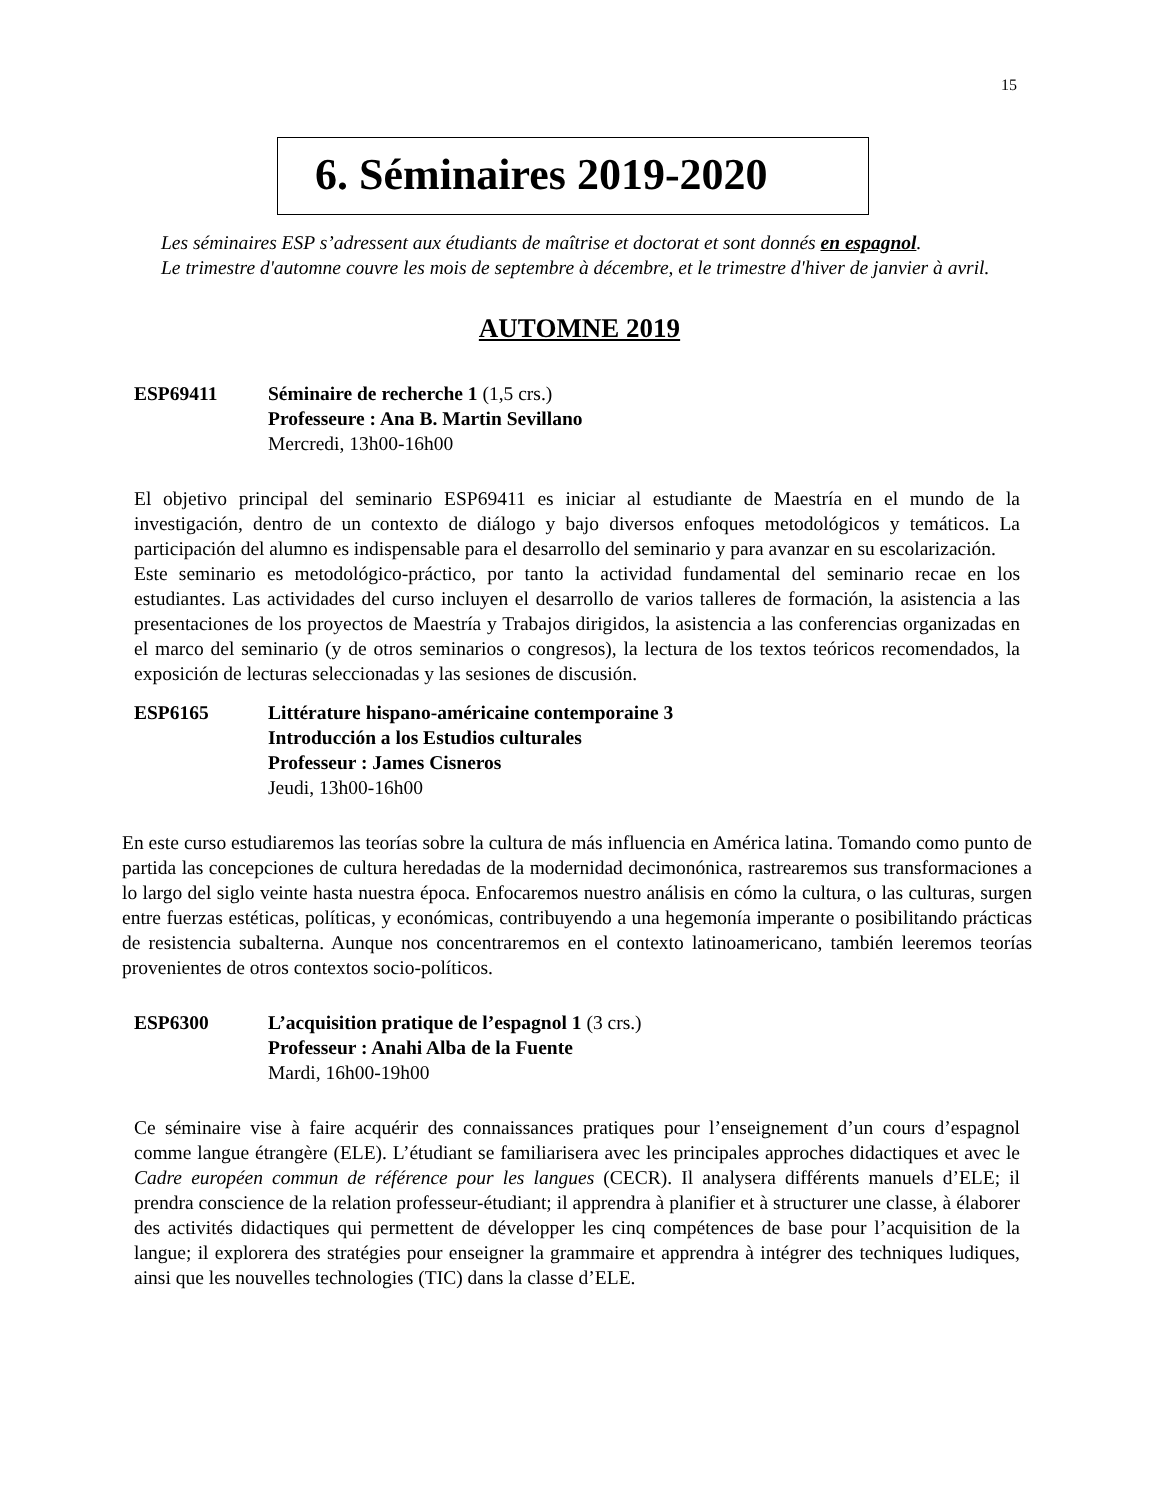15
6. Séminaires 2019-2020
Les séminaires ESP s’adressent aux étudiants de maîtrise et doctorat et sont donnés en espagnol.
Le trimestre d'automne couvre les mois de septembre à décembre, et le trimestre d'hiver de janvier à avril.
AUTOMNE 2019
ESP69411 Séminaire de recherche 1 (1,5 crs.)
Professeure : Ana B. Martin Sevillano
Mercredi, 13h00-16h00
El objetivo principal del seminario ESP69411 es iniciar al estudiante de Maestría en el mundo de la investigación, dentro de un contexto de diálogo y bajo diversos enfoques metodológicos y temáticos. La participación del alumno es indispensable para el desarrollo del seminario y para avanzar en su escolarización.
Este seminario es metodológico-práctico, por tanto la actividad fundamental del seminario recae en los estudiantes. Las actividades del curso incluyen el desarrollo de varios talleres de formación, la asistencia a las presentaciones de los proyectos de Maestría y Trabajos dirigidos, la asistencia a las conferencias organizadas en el marco del seminario (y de otros seminarios o congresos), la lectura de los textos teóricos recomendados, la exposición de lecturas seleccionadas y las sesiones de discusión.
ESP6165 Littérature hispano-américaine contemporaine 3
Introducción a los Estudios culturales
Professeur : James Cisneros
Jeudi, 13h00-16h00
En este curso estudiaremos las teorías sobre la cultura de más influencia en América latina. Tomando como punto de partida las concepciones de cultura heredadas de la modernidad decimonónica, rastrearemos sus transformaciones a lo largo del siglo veinte hasta nuestra época. Enfocaremos nuestro análisis en cómo la cultura, o las culturas, surgen entre fuerzas estéticas, políticas, y económicas, contribuyendo a una hegemonía imperante o posibilitando prácticas de resistencia subalterna. Aunque nos concentraremos en el contexto latinoamericano, también leeremos teorías provenientes de otros contextos socio-políticos.
ESP6300 L’acquisition pratique de l’espagnol 1 (3 crs.)
Professeur : Anahi Alba de la Fuente
Mardi, 16h00-19h00
Ce séminaire vise à faire acquérir des connaissances pratiques pour l’enseignement d’un cours d’espagnol comme langue étrangère (ELE). L’étudiant se familiarisera avec les principales approches didactiques et avec le Cadre européen commun de référence pour les langues (CECR). Il analysera différents manuels d’ELE; il prendra conscience de la relation professeur-étudiant; il apprendra à planifier et à structurer une classe, à élaborer des activités didactiques qui permettent de développer les cinq compétences de base pour l’acquisition de la langue; il explorera des stratégies pour enseigner la grammaire et apprendra à intégrer des techniques ludiques, ainsi que les nouvelles technologies (TIC) dans la classe d’ELE.